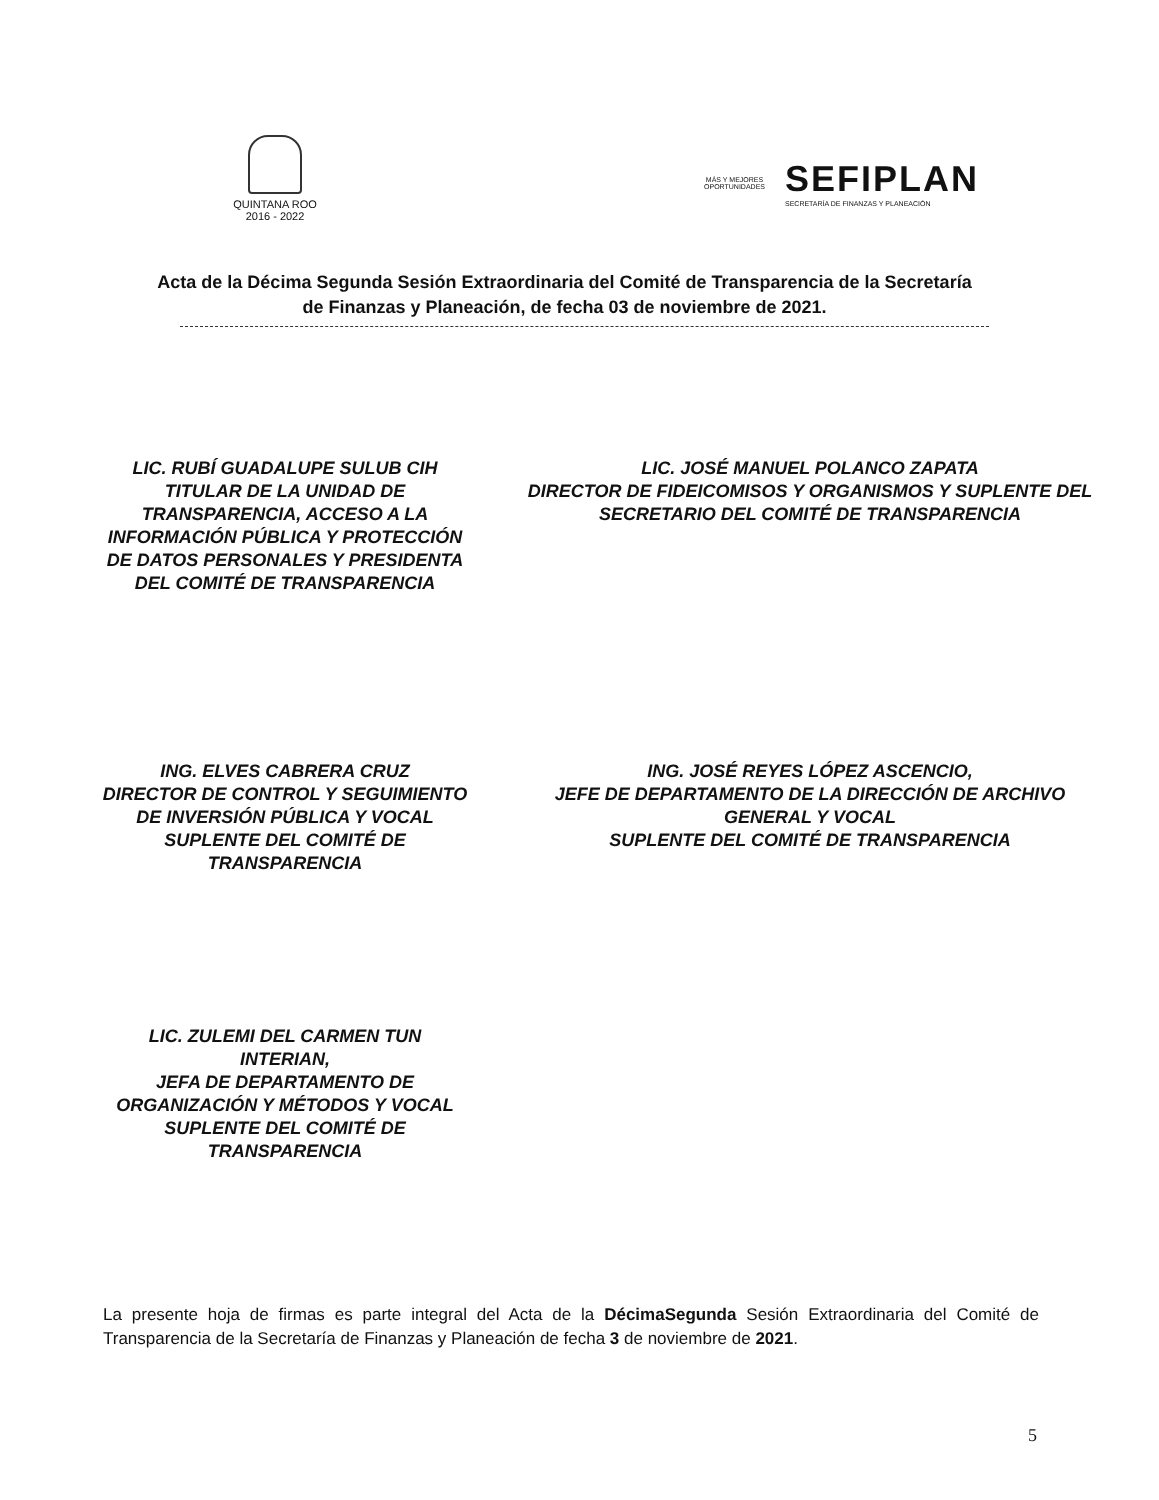QUINTANA ROO
2016 - 2022
MÁS Y MEJORES
OPORTUNIDADES
SEFIPLAN
SECRETARÍA DE FINANZAS Y PLANEACIÓN
Acta de la Décima Segunda Sesión Extraordinaria del Comité de Transparencia de la Secretaría de Finanzas y Planeación, de fecha 03 de noviembre de 2021.
LIC. RUBÍ GUADALUPE SULUB CIH
TITULAR DE LA UNIDAD DE TRANSPARENCIA, ACCESO A LA INFORMACIÓN PÚBLICA Y PROTECCIÓN DE DATOS PERSONALES Y PRESIDENTA DEL COMITÉ DE TRANSPARENCIA
LIC. JOSÉ MANUEL POLANCO ZAPATA
DIRECTOR DE FIDEICOMISOS Y ORGANISMOS Y SUPLENTE DEL SECRETARIO DEL COMITÉ DE TRANSPARENCIA
ING. ELVES CABRERA CRUZ
DIRECTOR DE CONTROL Y SEGUIMIENTO DE INVERSIÓN PÚBLICA Y VOCAL SUPLENTE DEL COMITÉ DE TRANSPARENCIA
ING. JOSÉ REYES LÓPEZ ASCENCIO,
JEFE DE DEPARTAMENTO DE LA DIRECCIÓN DE ARCHIVO GENERAL Y VOCAL
SUPLENTE DEL COMITÉ DE TRANSPARENCIA
LIC. ZULEMI DEL CARMEN TUN INTERIAN,
JEFA DE DEPARTAMENTO DE ORGANIZACIÓN Y MÉTODOS Y VOCAL SUPLENTE DEL COMITÉ DE TRANSPARENCIA
La presente hoja de firmas es parte integral del Acta de la DécimaSegunda Sesión Extraordinaria del Comité de Transparencia de la Secretaría de Finanzas y Planeación de fecha 3 de noviembre de 2021.
5